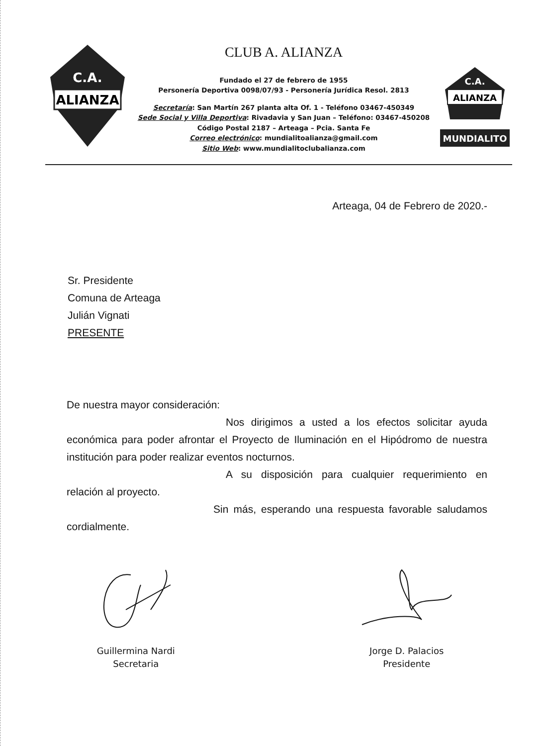ALIANZA
C.A.
CLUB A. ALIANZA
Fundado el 27 de febrero de 1955
Personería Deportiva 0098/07/93 - Personería Jurídica Resol. 2813
Secretaría: San Martín 267 planta alta Of. 1 - Teléfono 03467-450349
Sede Social y Villa Deportiva: Rivadavia y San Juan – Teléfono: 03467-450208
Código Postal 2187 – Arteaga – Pcia. Santa Fe
Correo electrónico: mundialitoalianza@gmail.com
Sitio Web: www.mundialitoclubalianza.com
ALIANZA
C.A.
MUNDIALITO
Arteaga, 04 de Febrero de 2020.-
Sr. Presidente
Comuna de Arteaga
Julián Vignati
PRESENTE
De nuestra mayor consideración:
Nos dirigimos a usted a los efectos solicitar ayuda económica para poder afrontar el Proyecto de Iluminación en el Hipódromo de nuestra institución para poder realizar eventos nocturnos.
A su disposición para cualquier requerimiento en relación al proyecto.
Sin más, esperando una respuesta favorable saludamos cordialmente.
Guillermina Nardi
Secretaria
Jorge D. Palacios
Presidente